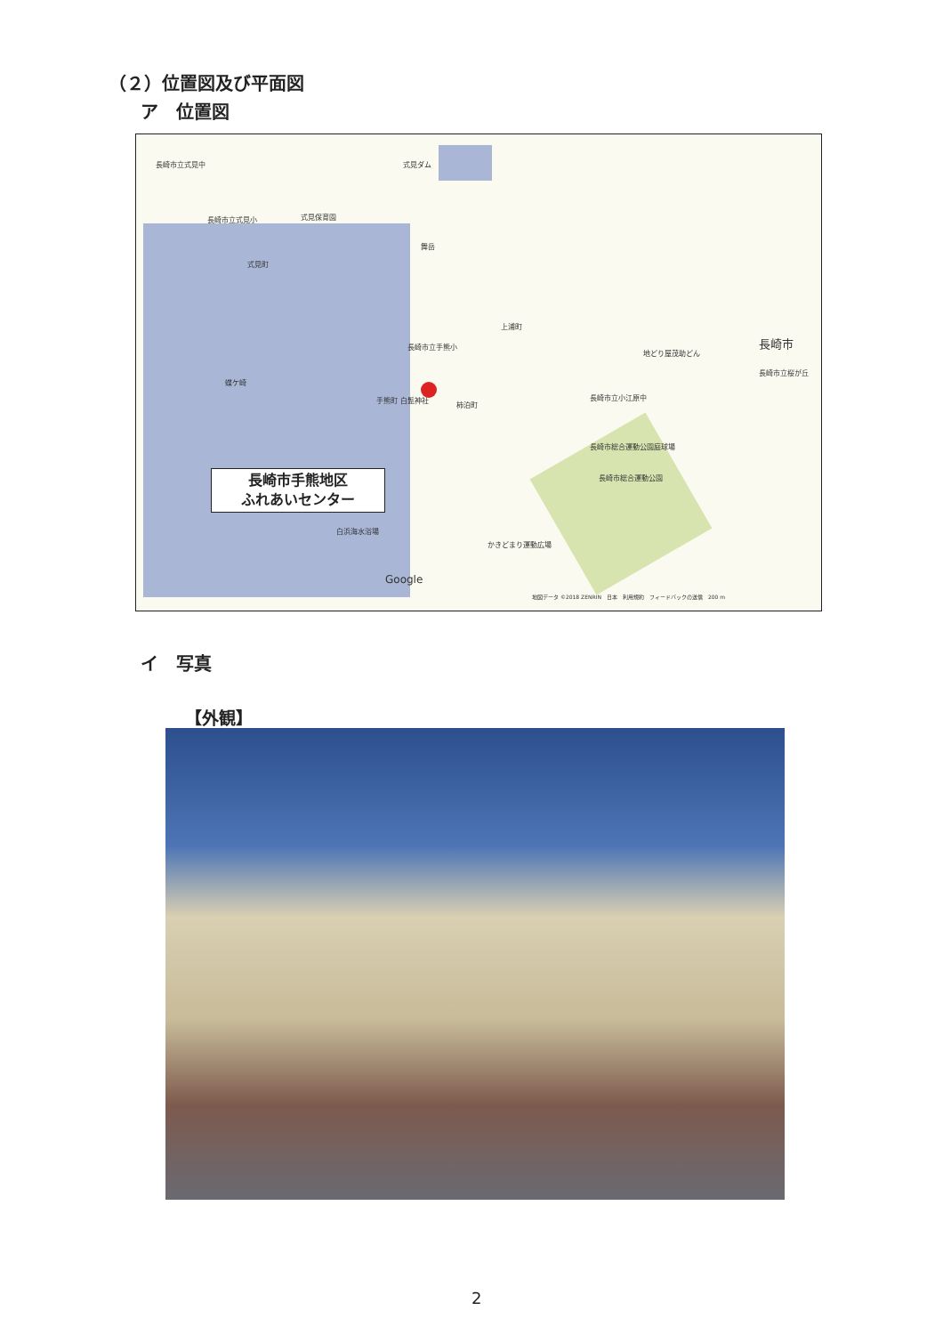（２）位置図及び平面図
ア　位置図
長崎市立式見中 式見ダム
長崎市立式見小 式見保育園
舞岳
式見町
上浦町
長崎市立手熊小
地どり屋茂助どん
長崎市
長崎市立桜が丘
蝶ケ崎
手熊町 白髭神社
柿泊町
長崎市立小江原中
長崎市総合運動公園庭球場
長崎市総合運動公園
白浜海水浴場
かきどまり運動広場
Google
地図データ ©2018 ZENRIN　日本　利用規約　フィードバックの送信　200 m
長崎市手熊地区
ふれあいセンター
イ　写真
【外観】
2